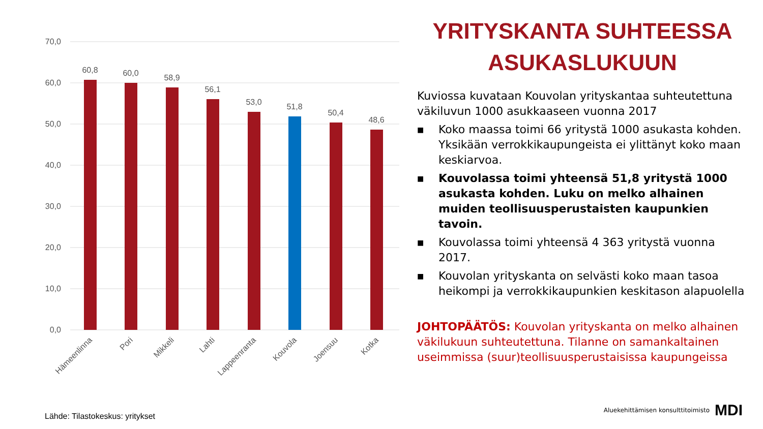70,0
60,0
50,0
40,0
30,0
20,0
10,0
0,0
60,8
60,0
58,9
56,1
53,0
51,8
50,4
48,6
Hämeenlinna
Pori
Mikkeli
Lahti
Lappeenranta
Kouvola
Joensuu
Kotka
YRITYSKANTA SUHTEESSA ASUKASLUKUUN
Kuviossa kuvataan Kouvolan yrityskantaa suhteutettuna väkiluvun 1000 asukkaaseen vuonna 2017
■ Koko maassa toimi 66 yritystä 1000 asukasta kohden. Yksikään verrokkikaupungeista ei ylittänyt koko maan keskiarvoa.
■ Kouvolassa toimi yhteensä 51,8 yritystä 1000 asukasta kohden. Luku on melko alhainen muiden teollisuusperustaisten kaupunkien tavoin.
■ Kouvolassa toimi yhteensä 4 363 yritystä vuonna 2017.
■ Kouvolan yrityskanta on selvästi koko maan tasoa heikompi ja verrokkikaupunkien keskitason alapuolella
JOHTOPÄÄTÖS: Kouvolan yrityskanta on melko alhainen väkilukuun suhteutettuna. Tilanne on samankaltainen useimmissa (suur)teollisuusperustaisissa kaupungeissa
Lähde: Tilastokeskus: yritykset
Aluekehittämisen konsulttitoimisto MDI